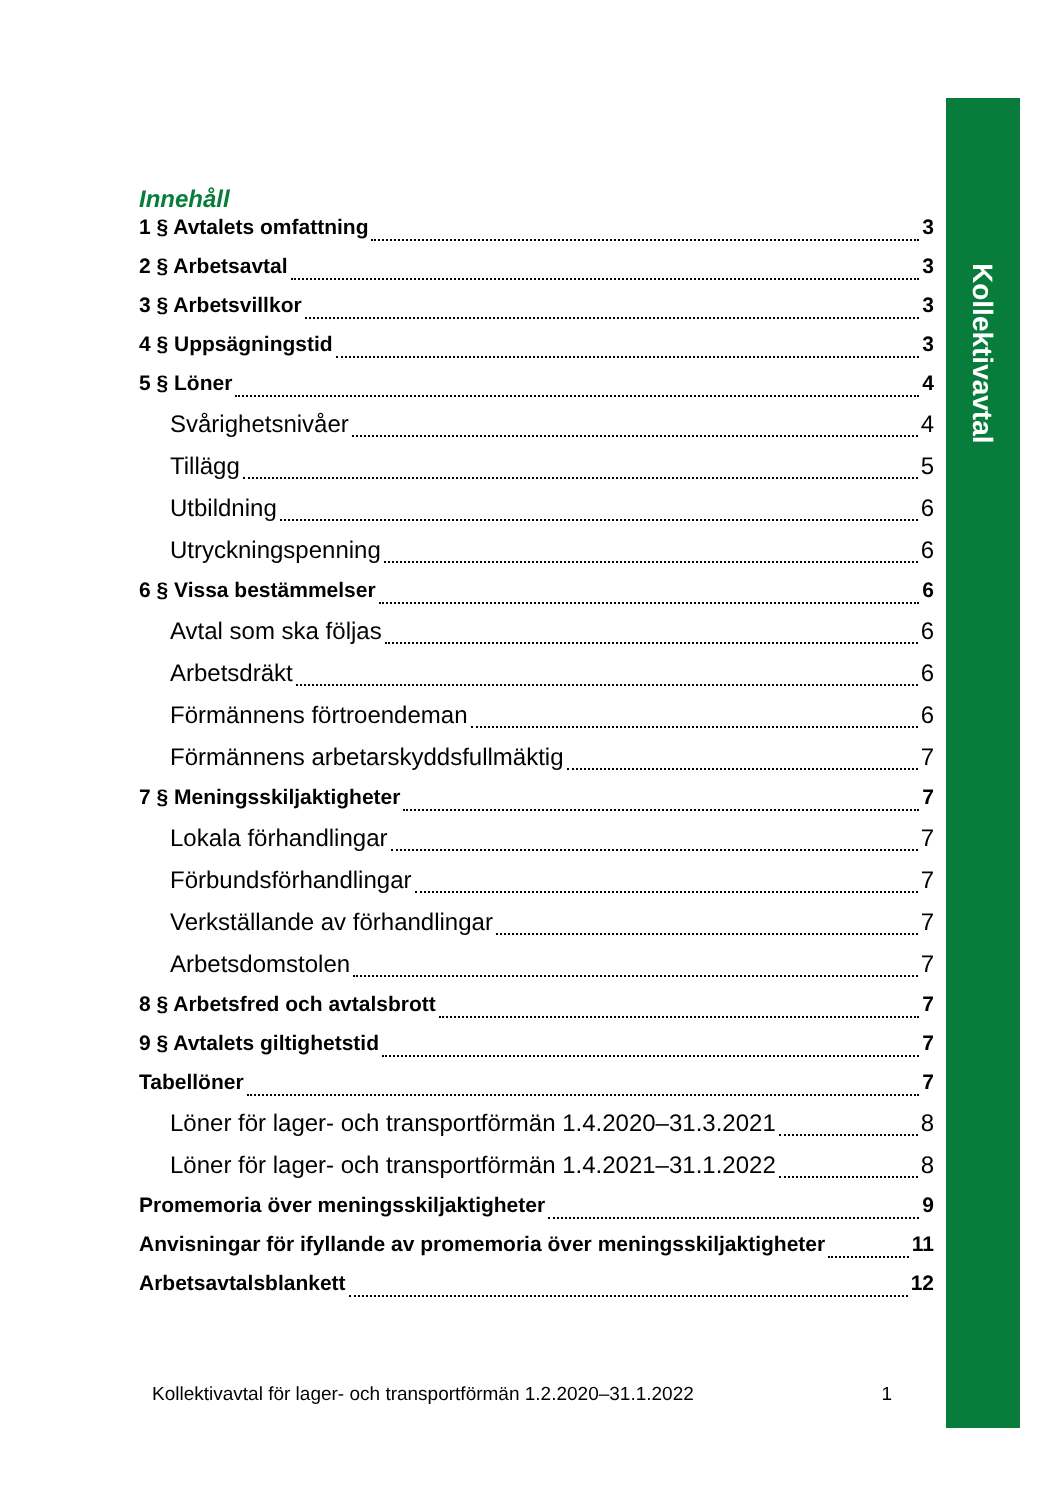Kollektivavtal
Innehåll
1 § Avtalets omfattning 3
2 § Arbetsavtal 3
3 § Arbetsvillkor 3
4 § Uppsägningstid 3
5 § Löner 4
Svårighetsnivåer 4
Tillägg 5
Utbildning 6
Utryckningspenning 6
6 § Vissa bestämmelser 6
Avtal som ska följas 6
Arbetsdräkt 6
Förmännens förtroendeman 6
Förmännens arbetarskyddsfullmäktig 7
7 § Meningsskiljaktigheter 7
Lokala förhandlingar 7
Förbundsförhandlingar 7
Verkställande av förhandlingar 7
Arbetsdomstolen 7
8 § Arbetsfred och avtalsbrott 7
9 § Avtalets giltighetstid 7
Tabellöner 7
Löner för lager- och transportförmän 1.4.2020–31.3.2021 8
Löner för lager- och transportförmän 1.4.2021–31.1.2022 8
Promemoria över meningsskiljaktigheter 9
Anvisningar för ifyllande av promemoria över meningsskiljaktigheter 11
Arbetsavtalsblankett 12
Kollektivavtal för lager- och transportförmän 1.2.2020–31.1.2022 1